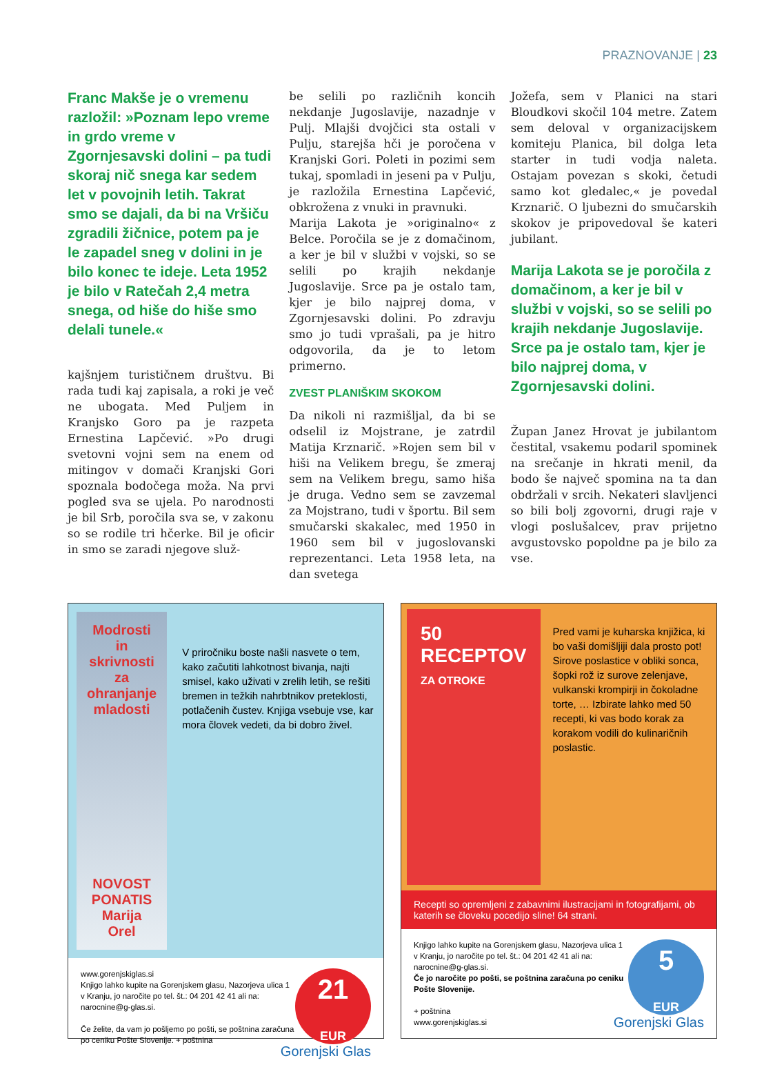PRAZNOVANJE | 23
Franc Makše je o vremenu razložil: »Poznam lepo vreme in grdo vreme v Zgornjesavski dolini – pa tudi skoraj nič snega kar sedem let v povojnih letih. Takrat smo se dajali, da bi na Vršiču zgradili žičnice, potem pa je le zapadel sneg v dolini in je bilo konec te ideje. Leta 1952 je bilo v Ratečah 2,4 metra snega, od hiše do hiše smo delali tunele.«
kajšnjem turističnem društvu. Bi rada tudi kaj zapisala, a roki je več ne ubogata. Med Puljem in Kranjsko Goro pa je razpeta Ernestina Lapčević. »Po drugi svetovni vojni sem na enem od mitingov v domači Kranjski Gori spoznala bodočega moža. Na prvi pogled sva se ujela. Po narodnosti je bil Srb, poročila sva se, v zakonu so se rodile tri hčerke. Bil je oficir in smo se zaradi njegove služ-
be selili po različnih koncih nekdanje Jugoslavije, nazadnje v Pulj. Mlajši dvojčici sta ostali v Pulju, starejša hči je poročena v Kranjski Gori. Poleti in pozimi sem tukaj, spomladi in jeseni pa v Pulju, je razložila Ernestina Lapčević, obkrožena z vnuki in pravnuki.
Marija Lakota je »originalno« z Belce. Poročila se je z domačinom, a ker je bil v službi v vojski, so se selili po krajih nekdanje Jugoslavije. Srce pa je ostalo tam, kjer je bilo najprej doma, v Zgornjesavski dolini. Po zdravju smo jo tudi vprašali, pa je hitro odgovorila, da je to letom primerno.
ZVEST PLANIŠKIM SKOKOM
Da nikoli ni razmišljal, da bi se odselil iz Mojstrane, je zatrdil Matija Krznarič. »Rojen sem bil v hiši na Velikem bregu, še zmeraj sem na Velikem bregu, samo hiša je druga. Vedno sem se zavzemal za Mojstrano, tudi v športu. Bil sem smučarski skakalec, med 1950 in 1960 sem bil v jugoslovanski reprezentanci. Leta 1958 leta, na dan svetega
Jožefa, sem v Planici na stari Bloudkovi skočil 104 metre. Zatem sem deloval v organizacijskem komiteju Planica, bil dolga leta starter in tudi vodja naleta. Ostajam povezan s skoki, četudi samo kot gledalec,« je povedal Krznarič. O ljubezni do smučarskih skokov je pripovedoval še kateri jubilant.
Marija Lakota se je poročila z domačinom, a ker je bil v službi v vojski, so se selili po krajih nekdanje Jugoslavije. Srce pa je ostalo tam, kjer je bilo najprej doma, v Zgornjesavski dolini.
Župan Janez Hrovat je jubilantom čestital, vsakemu podaril spominek na srečanje in hkrati menil, da bodo še največ spomina na ta dan obdržali v srcih. Nekateri slavljenci so bili bolj zgovorni, drugi raje v vlogi poslušalcev, prav prijetno avgustovsko popoldne pa je bilo za vse.
Modrosti in skrivnosti za ohranjanje mladosti
NOVOST
PONATIS
Marija Orel
V priročniku boste našli nasvete o tem, kako začutiti lahkotnost bivanja, najti smisel, kako uživati v zrelih letih, se rešiti bremen in težkih nahrbtnikov preteklosti, potlačenih čustev. Knjiga vsebuje vse, kar mora človek vedeti, da bi dobro živel.
21
EUR www.gorenjskiglas.si
Knjigo lahko kupite na Gorenjskem glasu, Nazorjeva ulica 1 v Kranju, jo naročite po tel. št.: 04 201 42 41 ali na: narocnine@g-glas.si.
Če želite, da vam jo pošljemo po pošti, se poštnina zaračuna po ceniku Pošte Slovenije. + poštnina Gorenjski Glas
50 RECEPTOV
ZA OTROKE
Pred vami je kuharska knjižica, ki bo vaši domišljiji dala prosto pot! Sirove poslastice v obliki sonca, šopki rož iz surove zelenjave, vulkanski krompirji in čokoladne torte, … Izbirate lahko med 50 recepti, ki vas bodo korak za korakom vodili do kulinaričnih poslastic.
Recepti so opremljeni z zabavnimi ilustracijami in fotografijami, ob katerih se človeku pocedijo sline! 64 strani.
5
EUR Knjigo lahko kupite na Gorenjskem glasu, Nazorjeva ulica 1 v Kranju, jo naročite po tel. št.: 04 201 42 41 ali na: narocnine@g-glas.si.
Če jo naročite po pošti, se poštnina zaračuna po ceniku Pošte Slovenije.
+ poštnina
www.gorenjskiglas.si Gorenjski Glas